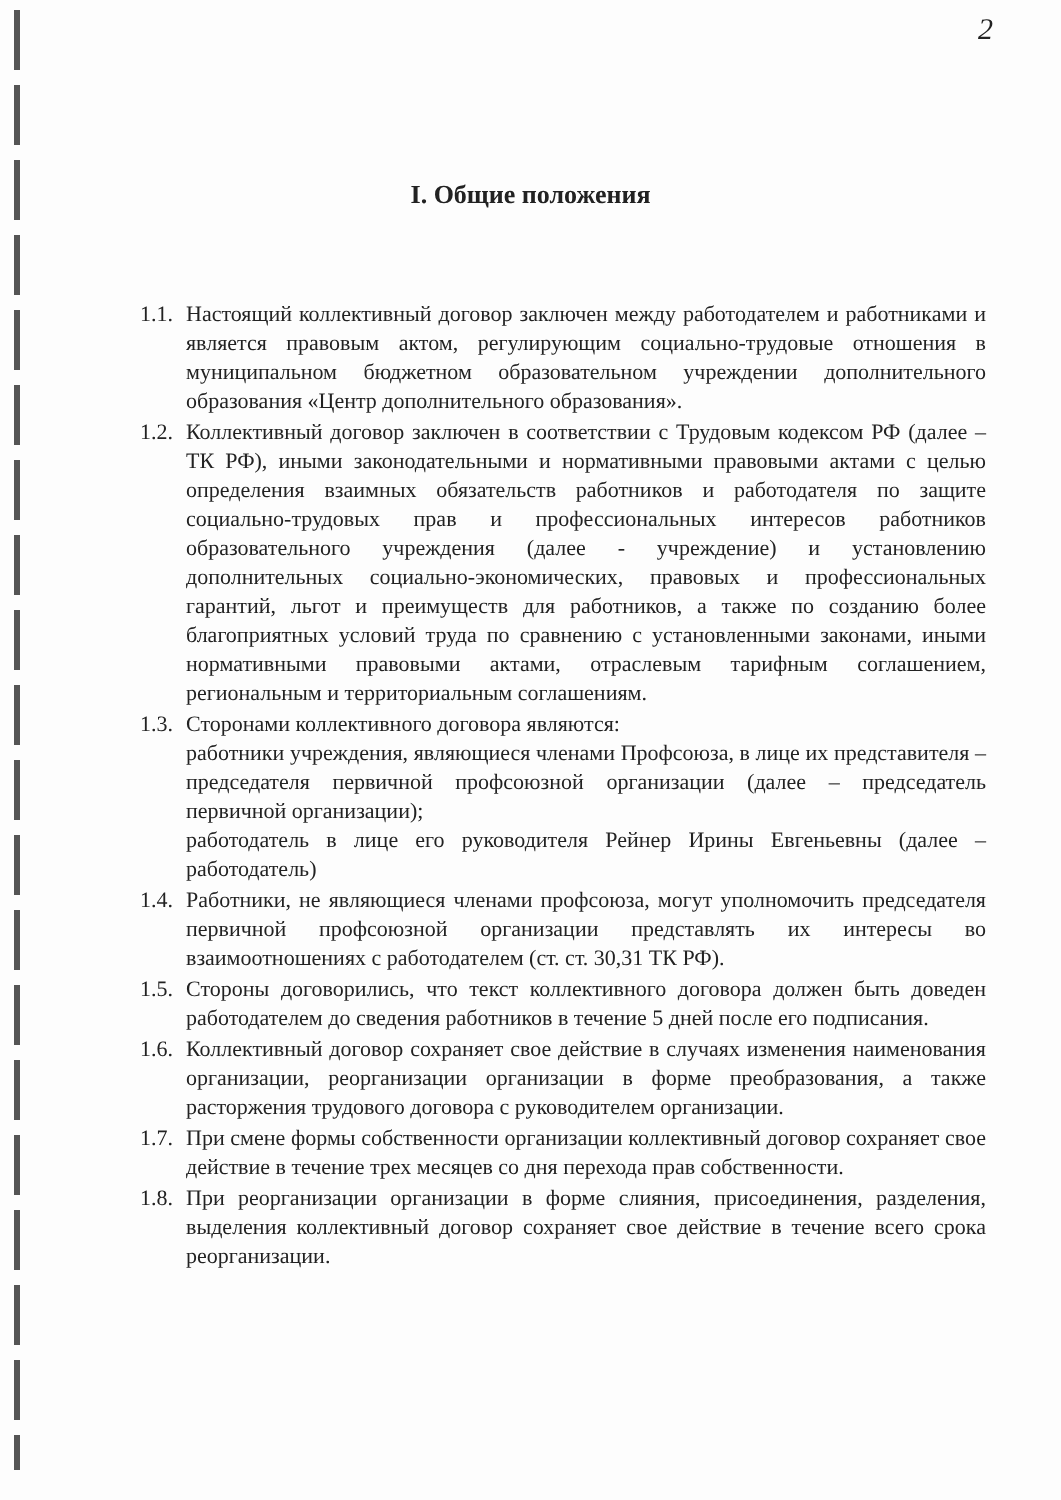2
I. Общие положения
1.1.
Настоящий коллективный договор заключен между работодателем и работниками и является правовым актом, регулирующим социально-трудовые отношения в муниципальном бюджетном образовательном учреждении дополнительного образования «Центр дополнительного образования».
1.2.
Коллективный договор заключен в соответствии с Трудовым кодексом РФ (далее – ТК РФ), иными законодательными и нормативными правовыми актами с целью определения взаимных обязательств работников и работодателя по защите социально-трудовых прав и профессиональных интересов работников образовательного учреждения (далее - учреждение) и установлению дополнительных социально-экономических, правовых и профессиональных гарантий, льгот и преимуществ для работников, а также по созданию более благоприятных условий труда по сравнению с установленными законами, иными нормативными правовыми актами, отраслевым тарифным соглашением, региональным и территориальным соглашениям.
1.3.
Сторонами коллективного договора являются:
работники учреждения, являющиеся членами Профсоюза, в лице их представителя – председателя первичной профсоюзной организации (далее – председатель первичной организации);
работодатель в лице его руководителя Рейнер Ирины Евгеньевны (далее – работодатель)
1.4.
Работники, не являющиеся членами профсоюза, могут уполномочить председателя первичной профсоюзной организации представлять их интересы во взаимоотношениях с работодателем (ст. ст. 30,31 ТК РФ).
1.5.
Стороны договорились, что текст коллективного договора должен быть доведен работодателем до сведения работников в течение 5 дней после его подписания.
1.6.
Коллективный договор сохраняет свое действие в случаях изменения наименования организации, реорганизации организации в форме преобразования, а также расторжения трудового договора с руководителем организации.
1.7.
При смене формы собственности организации коллективный договор сохраняет свое действие в течение трех месяцев со дня перехода прав собственности.
1.8.
При реорганизации организации в форме слияния, присоединения, разделения, выделения коллективный договор сохраняет свое действие в течение всего срока реорганизации.